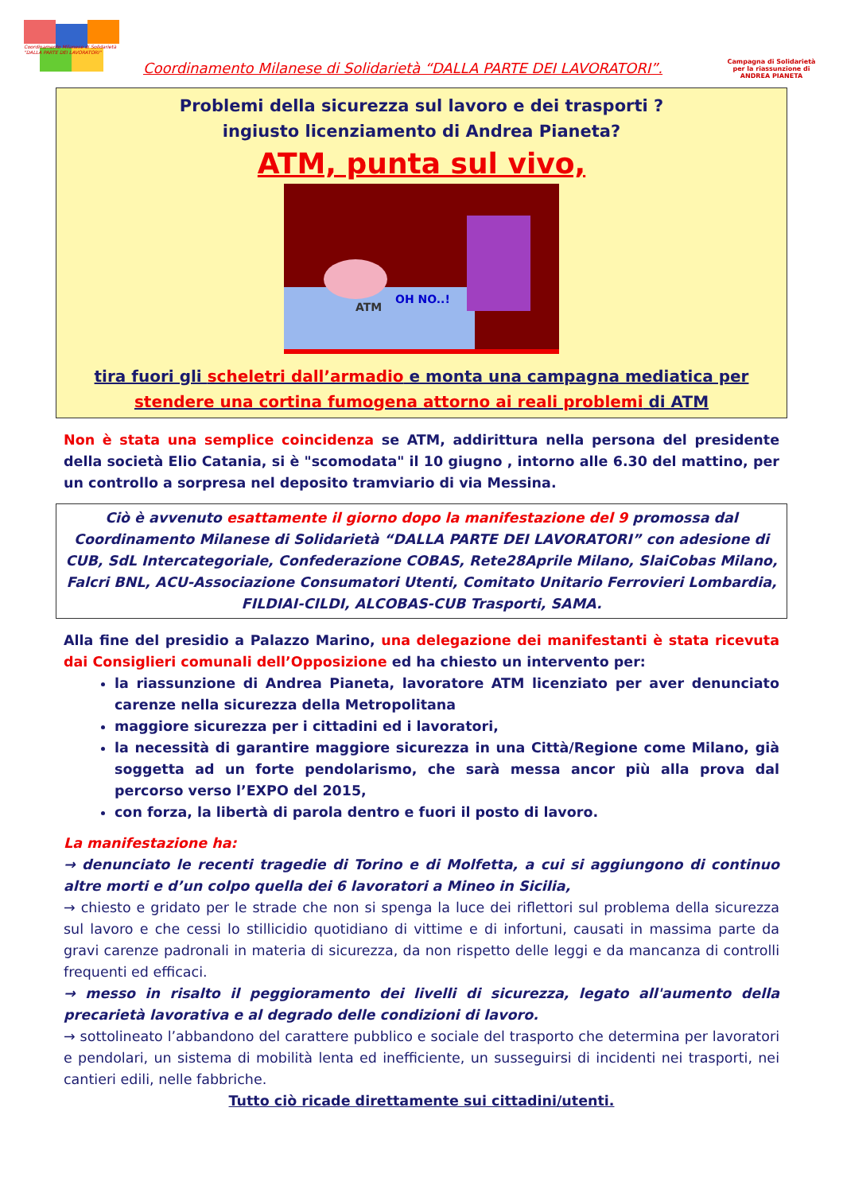Coordinamento Milanese di Solidarietà "DALLA PARTE DEI LAVORATORI"
Coordinamento Milanese di Solidarietà “DALLA PARTE DEI LAVORATORI”.
Campagna di Solidarietà per la riassunzione di ANDREA PIANETA
Problemi della sicurezza sul lavoro e dei trasporti ?
ingiusto licenziamento di Andrea Pianeta?
ATM, punta sul vivo,
OH NO..!
ATM
tira fuori gli scheletri dall’armadio e monta una campagna mediatica per
stendere una cortina fumogena attorno ai reali problemi di ATM
Non è stata una semplice coincidenza se ATM, addirittura nella persona del presidente della società Elio Catania, si è "scomodata" il 10 giugno , intorno alle 6.30 del mattino, per un controllo a sorpresa nel deposito tramviario di via Messina.
Ciò è avvenuto esattamente il giorno dopo la manifestazione del 9 promossa dal Coordinamento Milanese di Solidarietà “DALLA PARTE DEI LAVORATORI” con adesione di CUB, SdL Intercategoriale, Confederazione COBAS, Rete28Aprile Milano, SlaiCobas Milano, Falcri BNL, ACU-Associazione Consumatori Utenti, Comitato Unitario Ferrovieri Lombardia, FILDIAI-CILDI, ALCOBAS-CUB Trasporti, SAMA.
Alla fine del presidio a Palazzo Marino, una delegazione dei manifestanti è stata ricevuta dai Consiglieri comunali dell’Opposizione ed ha chiesto un intervento per:
la riassunzione di Andrea Pianeta, lavoratore ATM licenziato per aver denunciato carenze nella sicurezza della Metropolitana
maggiore sicurezza per i cittadini ed i lavoratori,
la necessità di garantire maggiore sicurezza in una Città/Regione come Milano, già soggetta ad un forte pendolarismo, che sarà messa ancor più alla prova dal percorso verso l’EXPO del 2015,
con forza, la libertà di parola dentro e fuori il posto di lavoro.
La manifestazione ha:
→ denunciato le recenti tragedie di Torino e di Molfetta, a cui si aggiungono di continuo altre morti e d’un colpo quella dei 6 lavoratori a Mineo in Sicilia,
→ chiesto e gridato per le strade che non si spenga la luce dei riflettori sul problema della sicurezza sul lavoro e che cessi lo stillicidio quotidiano di vittime e di infortuni, causati in massima parte da gravi carenze padronali in materia di sicurezza, da non rispetto delle leggi e da mancanza di controlli frequenti ed efficaci.
→ messo in risalto il peggioramento dei livelli di sicurezza, legato all'aumento della precarietà lavorativa e al degrado delle condizioni di lavoro.
→ sottolineato l’abbandono del carattere pubblico e sociale del trasporto che determina per lavoratori e pendolari, un sistema di mobilità lenta ed inefficiente, un susseguirsi di incidenti nei trasporti, nei cantieri edili, nelle fabbriche.
Tutto ciò ricade direttamente sui cittadini/utenti.